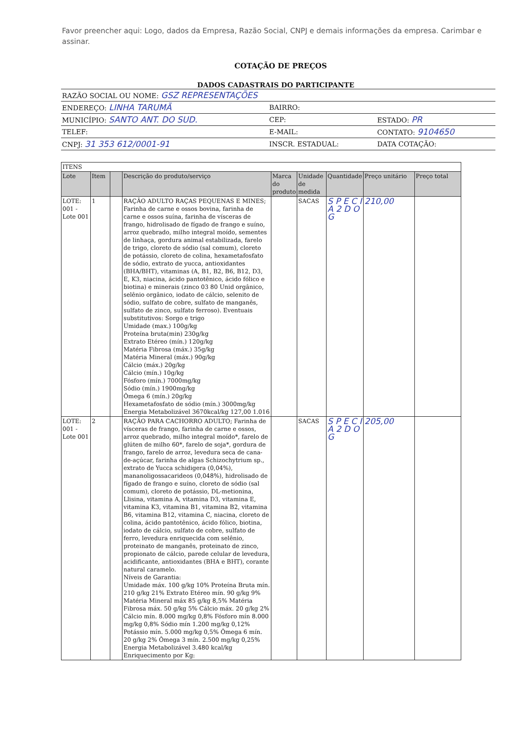Favor preencher aqui: Logo, dados da Empresa, Razão Social, CNPJ e demais informações da empresa. Carimbar e assinar.
COTAÇÃO DE PREÇOS
DADOS CADASTRAIS DO PARTICIPANTE
| RAZÃO SOCIAL OU NOME: GSZ REPRESENTAÇÕES | | | |
| ENDEREÇO: LINHA TARUMÃ | | BAIRRO: | |
| MUNICÍPIO: SANTO ANT. DO SUD. | | CEP: | ESTADO: PR |
| TELEF: | E-MAIL: | | CONTATO: 9104650 |
| CNPJ: 31 353 612/0001-91 | | INSCR. ESTADUAL: | DATA COTAÇÃO: |
| ITENS | | | | | | | | |
| Lote | Item | | Descrição do produto/serviço | Marca do produto | Unidade de medida | Quantidade | Preço unitário | Preço total |
| LOTE: 001 - Lote 001 | 1 | | RAÇÃO ADULTO RAÇAS PEQUENAS E MINES; Farinha de carne e ossos bovina, farinha de carne e ossos suína, farinha de vísceras de frango, hidrolisado de fígado de frango e suíno, arroz quebrado, milho integral moído, sementes de linhaça, gordura animal estabilizada, farelo de trigo, cloreto de sódio (sal comum), cloreto de potássio, cloreto de colina, hexametafosfato de sódio, extrato de yucca, antioxidantes (BHA/BHT), vitaminas (A, B1, B2, B6, B12, D3, E, K3, niacina, ácido pantotênico, ácido fólico e biotina) e minerais (zinco 03 80 Unid orgânico, selênio orgânico, iodato de cálcio, selenito de sódio, sulfato de cobre, sulfato de manganês, sulfato de zinco, sulfato ferroso). Eventuais substitutivos: Sorgo e trigo Umidade (max.) 100g/kg Proteína bruta(min) 230g/kg Extrato Etéreo (mín.) 120g/kg Matéria Fibrosa (máx.) 35g/kg Matéria Mineral (máx.) 90g/kg Cálcio (máx.) 20g/kg Cálcio (mín.) 10g/kg Fósforo (mín.) 7000mg/kg Sódio (mín.) 1900mg/kg Ômega 6 (mín.) 20g/kg Hexametafosfato de sódio (mín.) 3000mg/kg Energia Metabolizável 3670kcal/kg 127,00 1.016 | | SACAS | S P E C I A 2 D O G | 210,00 | |
| LOTE: 001 - Lote 001 | 2 | | RAÇÃO PARA CACHORRO ADULTO; Farinha de vísceras de frango, farinha de carne e ossos, arroz quebrado, milho integral moído*, farelo de glúten de milho 60*, farelo de soja*, gordura de frango, farelo de arroz, levedura seca de cana-de-açúcar, farinha de algas Schizochytrium sp., extrato de Yucca schidigera (0,04%), mananoligossacarideos (0,048%), hidrolisado de fígado de frango e suíno, cloreto de sódio (sal comum), cloreto de potássio, DL-metionina, Llisina, vitamina A, vitamina D3, vitamina E, vitamina K3, vitamina B1, vitamina B2, vitamina B6, vitamina B12, vitamina C, niacina, cloreto de colina, ácido pantotênico, ácido fólico, biotina, iodato de cálcio, sulfato de cobre, sulfato de ferro, levedura enriquecida com selênio, proteinato de manganês, proteinato de zinco, propionato de cálcio, parede celular de levedura, acidificante, antioxidantes (BHA e BHT), corante natural caramelo. Níveis de Garantia: Umidade máx. 100 g/kg 10% Proteína Bruta mín. 210 g/kg 21% Extrato Etéreo mín. 90 g/kg 9% Matéria Mineral máx 85 g/kg 8,5% Matéria Fibrosa máx. 50 g/kg 5% Cálcio máx. 20 g/kg 2% Cálcio mín. 8.000 mg/kg 0,8% Fósforo mín 8.000 mg/kg 0,8% Sódio mín 1.200 mg/kg 0,12% Potássio mín. 5.000 mg/kg 0,5% Ômega 6 mín. 20 g/kg 2% Ômega 3 mín. 2.500 mg/kg 0,25% Energia Metabolizável 3.480 kcal/kg Enriquecimento por Kg: | | SACAS | S P E C I A 2 D O G | 205,00 | |